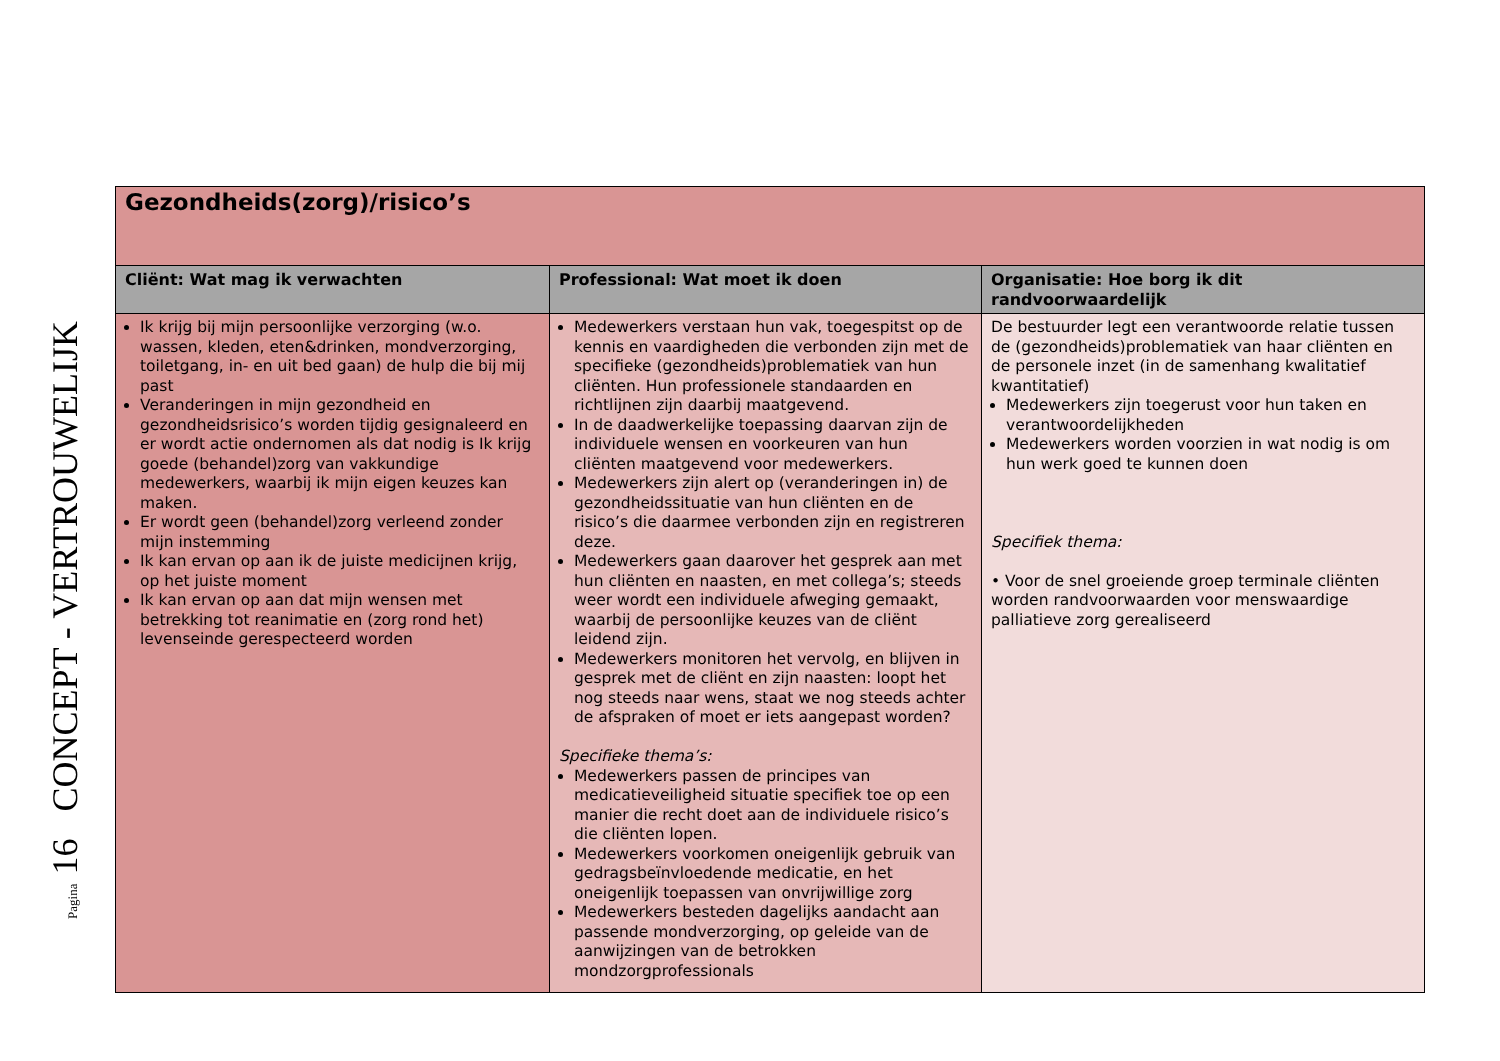Pagina 16 CONCEPT - VERTROUWELIJK
| Gezondheids(zorg)/risico’s | | |
| Cliënt: Wat mag ik verwachten | Professional: Wat moet ik doen | Organisatie: Hoe borg ik dit randvoorwaardelijk |
| Ik krijg bij mijn persoonlijke verzorging (w.o. wassen, kleden, eten&drinken, mondverzorging, toiletgang, in- en uit bed gaan) de hulp die bij mij past Veranderingen in mijn gezondheid en gezondheidsrisico’s worden tijdig gesignaleerd en er wordt actie ondernomen als dat nodig is Ik krijg goede (behandel)zorg van vakkundige medewerkers, waarbij ik mijn eigen keuzes kan maken. Er wordt geen (behandel)zorg verleend zonder mijn instemming Ik kan ervan op aan ik de juiste medicijnen krijg, op het juiste moment Ik kan ervan op aan dat mijn wensen met betrekking tot reanimatie en (zorg rond het) levenseinde gerespecteerd worden | Medewerkers verstaan hun vak, toegespitst op de kennis en vaardigheden die verbonden zijn met de specifieke (gezondheids)problematiek van hun cliënten. Hun professionele standaarden en richtlijnen zijn daarbij maatgevend. In de daadwerkelijke toepassing daarvan zijn de individuele wensen en voorkeuren van hun cliënten maatgevend voor medewerkers. Medewerkers zijn alert op (veranderingen in) de gezondheidssituatie van hun cliënten en de risico’s die daarmee verbonden zijn en registreren deze. Medewerkers gaan daarover het gesprek aan met hun cliënten en naasten, en met collega’s; steeds weer wordt een individuele afweging gemaakt, waarbij de persoonlijke keuzes van de cliënt leidend zijn. Medewerkers monitoren het vervolg, en blijven in gesprek met de cliënt en zijn naasten: loopt het nog steeds naar wens, staat we nog steeds achter de afspraken of moet er iets aangepast worden? Specifieke thema’s: Medewerkers passen de principes van medicatieveiligheid situatie specifiek toe op een manier die recht doet aan de individuele risico’s die cliënten lopen. Medewerkers voorkomen oneigenlijk gebruik van gedragsbeïnvloedende medicatie, en het oneigenlijk toepassen van onvrijwillige zorg Medewerkers besteden dagelijks aandacht aan passende mondverzorging, op geleide van de aanwijzingen van de betrokken mondzorgprofessionals | De bestuurder legt een verantwoorde relatie tussen de (gezondheids)problematiek van haar cliënten en de personele inzet (in de samenhang kwalitatief kwantitatief) Medewerkers zijn toegerust voor hun taken en verantwoordelijkheden Medewerkers worden voorzien in wat nodig is om hun werk goed te kunnen doen Specifiek thema: • Voor de snel groeiende groep terminale cliënten worden randvoorwaarden voor menswaardige palliatieve zorg gerealiseerd |